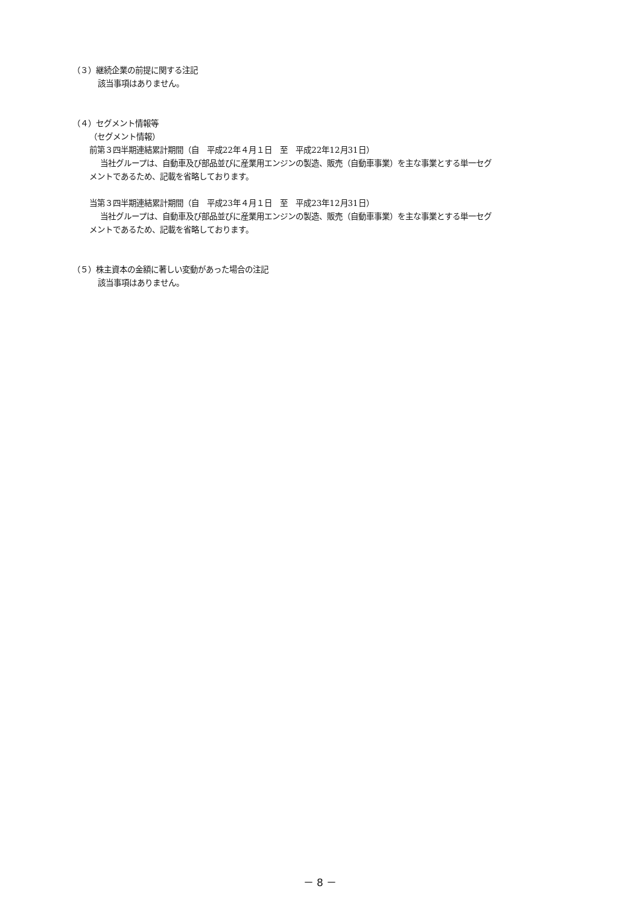（３）継続企業の前提に関する注記
該当事項はありません。
（４）セグメント情報等
（セグメント情報）
前第３四半期連結累計期間（自　平成22年４月１日　至　平成22年12月31日）
当社グループは、自動車及び部品並びに産業用エンジンの製造、販売（自動車事業）を主な事業とする単一セグ
メントであるため、記載を省略しております。
当第３四半期連結累計期間（自　平成23年４月１日　至　平成23年12月31日）
当社グループは、自動車及び部品並びに産業用エンジンの製造、販売（自動車事業）を主な事業とする単一セグ
メントであるため、記載を省略しております。
（５）株主資本の金額に著しい変動があった場合の注記
該当事項はありません。
－ 8 －